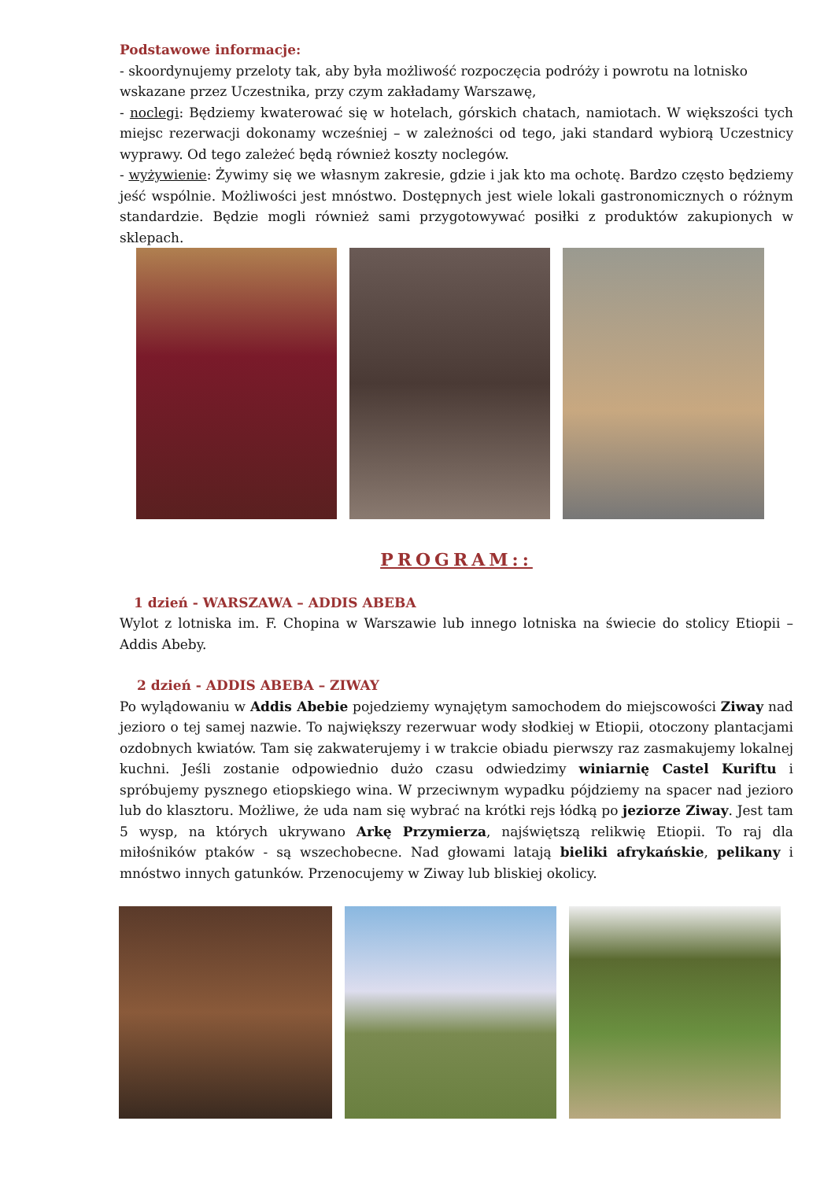Podstawowe informacje:
- skoordynujemy przeloty tak, aby była możliwość rozpoczęcia podróży i powrotu na lotnisko wskazane przez Uczestnika, przy czym zakładamy Warszawę,
- noclegi: Będziemy kwaterować się w hotelach, górskich chatach, namiotach. W większości tych miejsc rezerwacji dokonamy wcześniej – w zależności od tego, jaki standard wybiorą Uczestnicy wyprawy. Od tego zależeć będą również koszty noclegów.
- wyżywienie: Żywimy się we własnym zakresie, gdzie i jak kto ma ochotę. Bardzo często będziemy jeść wspólnie. Możliwości jest mnóstwo. Dostępnych jest wiele lokali gastronomicznych o różnym standardzie. Będzie mogli również sami przygotowywać posiłki z produktów zakupionych w sklepach.
PROGRAM::
1 dzień - WARSZAWA – ADDIS ABEBA
Wylot z lotniska im. F. Chopina w Warszawie lub innego lotniska na świecie do stolicy Etiopii – Addis Abeby.
2 dzień - ADDIS ABEBA – ZIWAY
Po wylądowaniu w Addis Abebie pojedziemy wynajętym samochodem do miejscowości Ziway nad jezioro o tej samej nazwie. To największy rezerwuar wody słodkiej w Etiopii, otoczony plantacjami ozdobnych kwiatów. Tam się zakwaterujemy i w trakcie obiadu pierwszy raz zasmakujemy lokalnej kuchni. Jeśli zostanie odpowiednio dużo czasu odwiedzimy winiarnię Castel Kuriftu i spróbujemy pysznego etiopskiego wina. W przeciwnym wypadku pójdziemy na spacer nad jezioro lub do klasztoru. Możliwe, że uda nam się wybrać na krótki rejs łódką po jeziorze Ziway. Jest tam 5 wysp, na których ukrywano Arkę Przymierza, najświętszą relikwię Etiopii. To raj dla miłośników ptaków - są wszechobecne. Nad głowami latają bieliki afrykańskie, pelikany i mnóstwo innych gatunków. Przenocujemy w Ziway lub bliskiej okolicy.